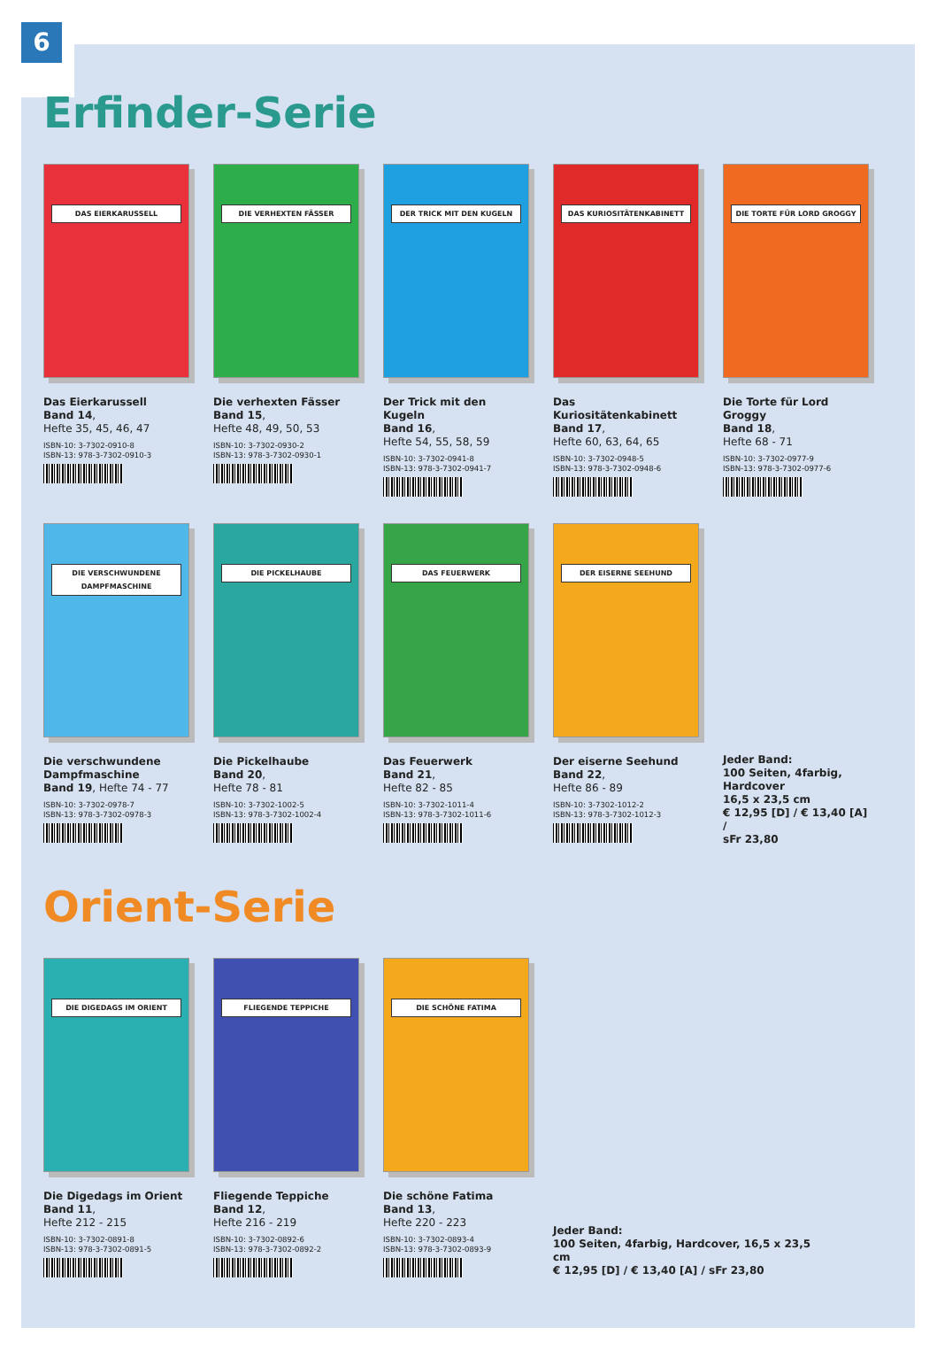6
Erfinder-Serie
DAS EIERKARUSSELL
Das Eierkarussell
Band 14,
Hefte 35, 45, 46, 47
ISBN-10: 3-7302-0910-8
ISBN-13: 978-3-7302-0910-3
DIE VERHEXTEN FÄSSER
Die verhexten Fässer
Band 15,
Hefte 48, 49, 50, 53
ISBN-10: 3-7302-0930-2
ISBN-13: 978-3-7302-0930-1
DER TRICK MIT DEN KUGELN
Der Trick mit den Kugeln
Band 16,
Hefte 54, 55, 58, 59
ISBN-10: 3-7302-0941-8
ISBN-13: 978-3-7302-0941-7
DAS KURIOSITÄTENKABINETT
Das Kuriositätenkabinett
Band 17,
Hefte 60, 63, 64, 65
ISBN-10: 3-7302-0948-5
ISBN-13: 978-3-7302-0948-6
DIE TORTE FÜR LORD GROGGY
Die Torte für Lord Groggy
Band 18,
Hefte 68 - 71
ISBN-10: 3-7302-0977-9
ISBN-13: 978-3-7302-0977-6
DIE VERSCHWUNDENE DAMPFMASCHINE
Die verschwundene Dampfmaschine
Band 19, Hefte 74 - 77
ISBN-10: 3-7302-0978-7
ISBN-13: 978-3-7302-0978-3
DIE PICKELHAUBE
Die Pickelhaube
Band 20,
Hefte 78 - 81
ISBN-10: 3-7302-1002-5
ISBN-13: 978-3-7302-1002-4
DAS FEUERWERK
Das Feuerwerk
Band 21,
Hefte 82 - 85
ISBN-10: 3-7302-1011-4
ISBN-13: 978-3-7302-1011-6
DER EISERNE SEEHUND
Der eiserne Seehund
Band 22,
Hefte 86 - 89
ISBN-10: 3-7302-1012-2
ISBN-13: 978-3-7302-1012-3
Jeder Band:
100 Seiten, 4farbig, Hardcover
16,5 x 23,5 cm
€ 12,95 [D] / € 13,40 [A] /
sFr 23,80
Orient-Serie
DIE DIGEDAGS IM ORIENT
Die Digedags im Orient
Band 11,
Hefte 212 - 215
ISBN-10: 3-7302-0891-8
ISBN-13: 978-3-7302-0891-5
FLIEGENDE TEPPICHE
Fliegende Teppiche
Band 12,
Hefte 216 - 219
ISBN-10: 3-7302-0892-6
ISBN-13: 978-3-7302-0892-2
DIE SCHÖNE FATIMA
Die schöne Fatima
Band 13,
Hefte 220 - 223
ISBN-10: 3-7302-0893-4
ISBN-13: 978-3-7302-0893-9
Jeder Band:
100 Seiten, 4farbig, Hardcover, 16,5 x 23,5 cm
€ 12,95 [D] / € 13,40 [A] / sFr 23,80